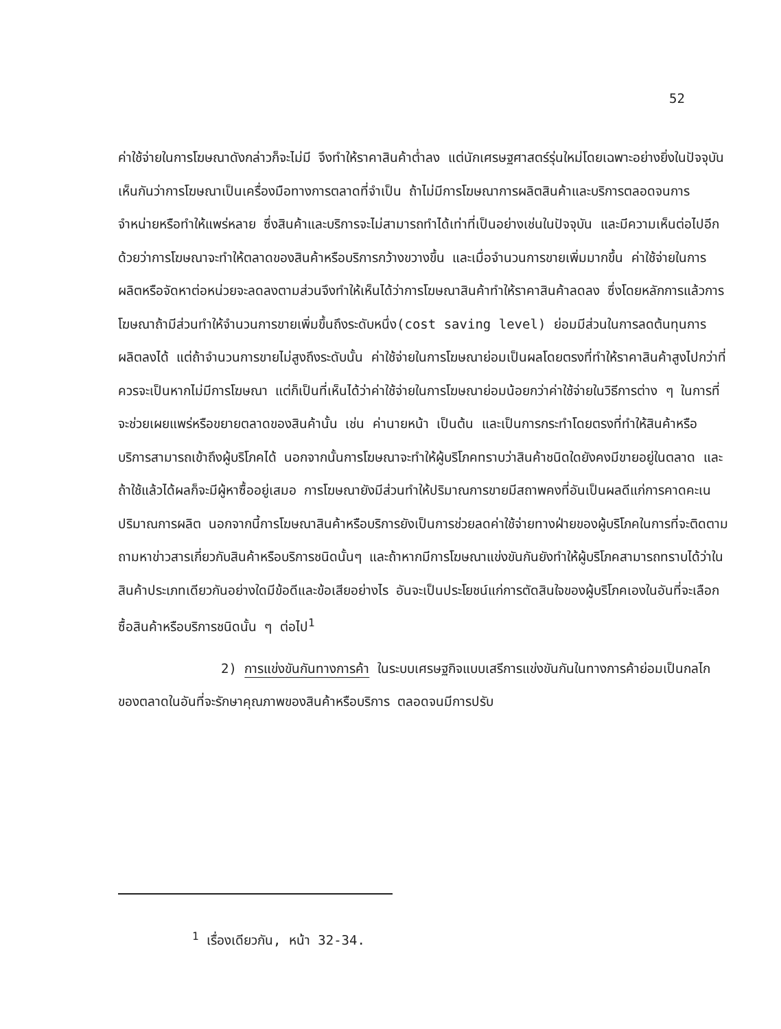52
ค่าใช้จ่ายในการโฆษณาดังกล่าวก็จะไม่มี จึงทำให้ราคาสินค้าต่ำลง แต่นักเศรษฐศาสตร์รุ่นใหม่โดยเฉพาะอย่างยิ่งในปัจจุบันเห็นกันว่าการโฆษณาเป็นเครื่องมือทางการตลาดที่จำเป็น ถ้าไม่มีการโฆษณาการผลิตสินค้าและบริการตลอดจนการจำหน่ายหรือทำให้แพร่หลาย ซึ่งสินค้าและบริการจะไม่สามารถทำได้เท่าที่เป็นอย่างเช่นในปัจจุบัน และมีความเห็นต่อไปอีกด้วยว่าการโฆษณาจะทำให้ตลาดของสินค้าหรือบริการกว้างขวางขึ้น และเมื่อจำนวนการขายเพิ่มมากขึ้น ค่าใช้จ่ายในการผลิตหรือจัดหาต่อหน่วยจะลดลงตามส่วนจึงทำให้เห็นได้ว่าการโฆษณาสินค้าทำให้ราคาสินค้าลดลง ซึ่งโดยหลักการแล้วการโฆษณาถ้ามีส่วนทำให้จำนวนการขายเพิ่มขึ้นถึงระดับหนึ่ง(cost saving level) ย่อมมีส่วนในการลดต้นทุนการผลิตลงได้ แต่ถ้าจำนวนการขายไม่สูงถึงระดับนั้น ค่าใช้จ่ายในการโฆษณาย่อมเป็นผลโดยตรงที่ทำให้ราคาสินค้าสูงไปกว่าที่ควรจะเป็นหากไม่มีการโฆษณา แต่ก็เป็นที่เห็นได้ว่าค่าใช้จ่ายในการโฆษณาย่อมน้อยกว่าค่าใช้จ่ายในวิธีการต่าง ๆ ในการที่จะช่วยเผยแพร่หรือขยายตลาดของสินค้านั้น เช่น ค่านายหน้า เป็นต้น และเป็นการกระทำโดยตรงที่ทำให้สินค้าหรือบริการสามารถเข้าถึงผู้บริโภคได้ นอกจากนั้นการโฆษณาจะทำให้ผู้บริโภคทราบว่าสินค้าชนิดใดยังคงมีขายอยู่ในตลาด และถ้าใช้แล้วได้ผลก็จะมีผู้หาซื้ออยู่เสมอ การโฆษณายังมีส่วนทำให้ปริมาณการขายมีสถาพคงที่อันเป็นผลดีแก่การคาดคะเนปริมาณการผลิต นอกจากนี้การโฆษณาสินค้าหรือบริการยังเป็นการช่วยลดค่าใช้จ่ายทางฝ่ายของผู้บริโภคในการที่จะติดตามถามหาข่าวสารเกี่ยวกับสินค้าหรือบริการชนิดนั้นๆ และถ้าหากมีการโฆษณาแข่งขันกันยังทำให้ผู้บริโภคสามารถทราบได้ว่าในสินค้าประเภทเดียวกันอย่างใดมีข้อดีและข้อเสียอย่างไร อันจะเป็นประโยชน์แก่การตัดสินใจของผู้บริโภคเองในอันที่จะเลือกซื้อสินค้าหรือบริการชนิดนั้น ๆ ต่อไป<sup>1</sup>
2) การแข่งขันกันทางการค้า ในระบบเศรษฐกิจแบบเสรีการแข่งขันกันในทางการค้าย่อมเป็นกลไกของตลาดในอันที่จะรักษาคุณภาพของสินค้าหรือบริการ ตลอดจนมีการปรับ
<sup>1</sup> เรื่องเดียวกัน, หน้า 32-34.